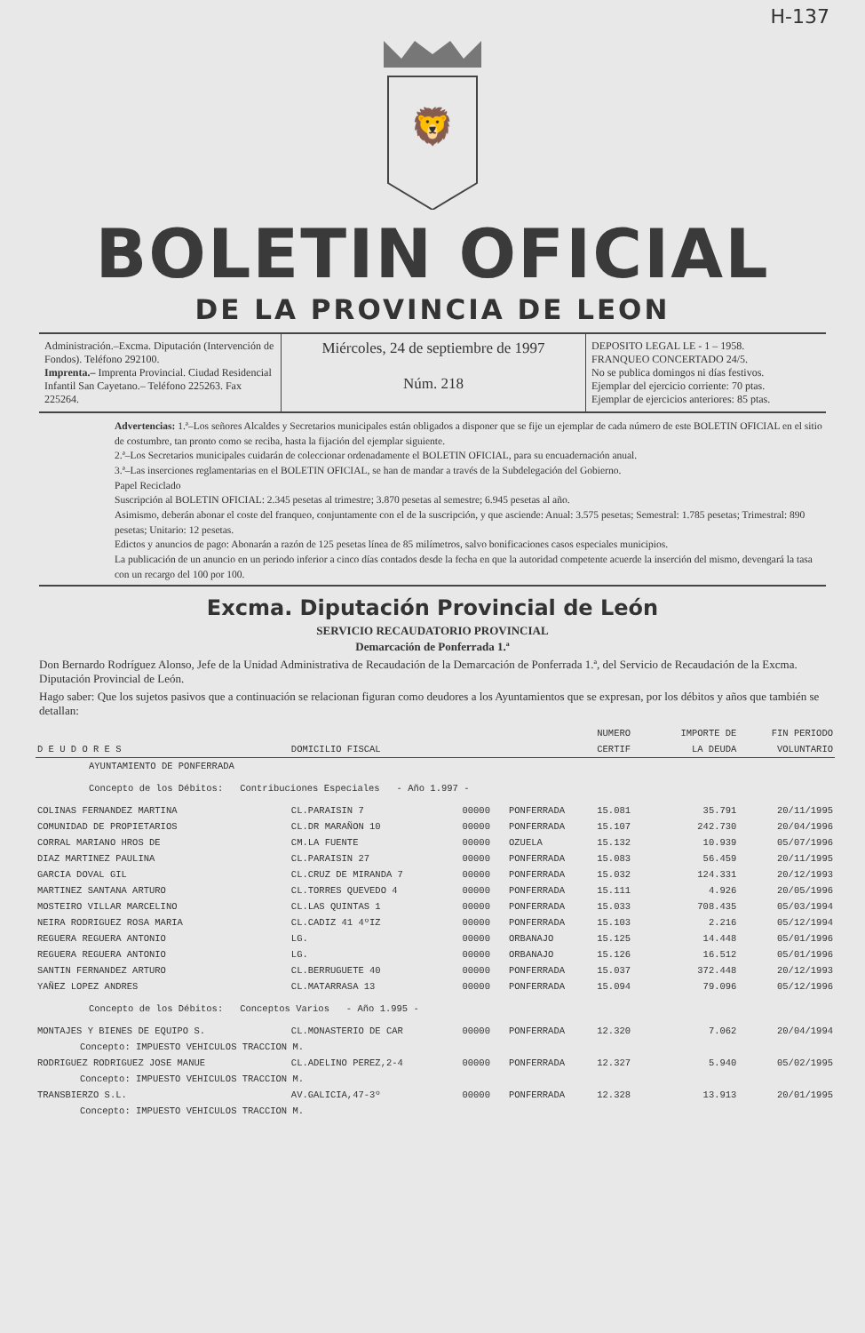H-137
🦁
BOLETIN OFICIAL
DE LA PROVINCIA DE LEON
Administración.–Excma. Diputación (Intervención de Fondos). Teléfono 292100.
Imprenta.– Imprenta Provincial. Ciudad Residencial Infantil San Cayetano.– Teléfono 225263. Fax 225264.
Miércoles, 24 de septiembre de 1997
Núm. 218
DEPOSITO LEGAL LE - 1 – 1958.
FRANQUEO CONCERTADO 24/5.
No se publica domingos ni días festivos.
Ejemplar del ejercicio corriente: 70 ptas.
Ejemplar de ejercicios anteriores: 85 ptas.
Advertencias: 1.ª–Los señores Alcaldes y Secretarios municipales están obligados a disponer que se fije un ejemplar de cada número de este BOLETIN OFICIAL en el sitio de costumbre, tan pronto como se reciba, hasta la fijación del ejemplar siguiente.
2.ª–Los Secretarios municipales cuidarán de coleccionar ordenadamente el BOLETIN OFICIAL, para su encuadernación anual.
3.ª–Las inserciones reglamentarias en el BOLETIN OFICIAL, se han de mandar a través de la Subdelegación del Gobierno.
Papel Reciclado
Suscripción al BOLETIN OFICIAL: 2.345 pesetas al trimestre; 3.870 pesetas al semestre; 6.945 pesetas al año.
Asimismo, deberán abonar el coste del franqueo, conjuntamente con el de la suscripción, y que asciende: Anual: 3.575 pesetas; Semestral: 1.785 pesetas; Trimestral: 890 pesetas; Unitario: 12 pesetas.
Edictos y anuncios de pago: Abonarán a razón de 125 pesetas línea de 85 milímetros, salvo bonificaciones casos especiales municipios.
La publicación de un anuncio en un periodo inferior a cinco días contados desde la fecha en que la autoridad competente acuerde la inserción del mismo, devengará la tasa con un recargo del 100 por 100.
Excma. Diputación Provincial de León
SERVICIO RECAUDATORIO PROVINCIAL
Demarcación de Ponferrada 1.ª
Don Bernardo Rodríguez Alonso, Jefe de la Unidad Administrativa de Recaudación de la Demarcación de Ponferrada 1.ª, del Servicio de Recaudación de la Excma. Diputación Provincial de León.
Hago saber: Que los sujetos pasivos que a continuación se relacionan figuran como deudores a los Ayuntamientos que se expresan, por los débitos y años que también se detallan:
| | | | | NUMERO | IMPORTE DE | FIN PERIODO |
| --- | --- | --- | --- | --- | --- | --- |
| D E U D O R E S | DOMICILIO FISCAL | | | CERTIF | LA DEUDA | VOLUNTARIO |
| AYUNTAMIENTO DE PONFERRADA | | | | | | |
| Concepto de los Débitos: Contribuciones Especiales - Año 1.997 - | | | | | | |
| COLINAS FERNANDEZ MARTINA | CL.PARAISIN 7 | 00000 | PONFERRADA | 15.081 | 35.791 | 20/11/1995 |
| COMUNIDAD DE PROPIETARIOS | CL.DR MARAÑON 10 | 00000 | PONFERRADA | 15.107 | 242.730 | 20/04/1996 |
| CORRAL MARIANO HROS DE | CM.LA FUENTE | 00000 | OZUELA | 15.132 | 10.939 | 05/07/1996 |
| DIAZ MARTINEZ PAULINA | CL.PARAISIN 27 | 00000 | PONFERRADA | 15.083 | 56.459 | 20/11/1995 |
| GARCIA DOVAL GIL | CL.CRUZ DE MIRANDA 7 | 00000 | PONFERRADA | 15.032 | 124.331 | 20/12/1993 |
| MARTINEZ SANTANA ARTURO | CL.TORRES QUEVEDO 4 | 00000 | PONFERRADA | 15.111 | 4.926 | 20/05/1996 |
| MOSTEIRO VILLAR MARCELINO | CL.LAS QUINTAS 1 | 00000 | PONFERRADA | 15.033 | 708.435 | 05/03/1994 |
| NEIRA RODRIGUEZ ROSA MARIA | CL.CADIZ 41 4ºIZ | 00000 | PONFERRADA | 15.103 | 2.216 | 05/12/1994 |
| REGUERA REGUERA ANTONIO | LG. | 00000 | ORBANAJO | 15.125 | 14.448 | 05/01/1996 |
| REGUERA REGUERA ANTONIO | LG. | 00000 | ORBANAJO | 15.126 | 16.512 | 05/01/1996 |
| SANTIN FERNANDEZ ARTURO | CL.BERRUGUETE 40 | 00000 | PONFERRADA | 15.037 | 372.448 | 20/12/1993 |
| YAÑEZ LOPEZ ANDRES | CL.MATARRASA 13 | 00000 | PONFERRADA | 15.094 | 79.096 | 05/12/1996 |
| Concepto de los Débitos: Conceptos Varios - Año 1.995 - | | | | | | |
| MONTAJES Y BIENES DE EQUIPO S. | CL.MONASTERIO DE CAR | 00000 | PONFERRADA | 12.320 | 7.062 | 20/04/1994 |
| Concepto: IMPUESTO VEHICULOS TRACCION M. | | | | | | |
| RODRIGUEZ RODRIGUEZ JOSE MANUE | CL.ADELINO PEREZ,2-4 | 00000 | PONFERRADA | 12.327 | 5.940 | 05/02/1995 |
| Concepto: IMPUESTO VEHICULOS TRACCION M. | | | | | | |
| TRANSBIERZO S.L. | AV.GALICIA,47-3º | 00000 | PONFERRADA | 12.328 | 13.913 | 20/01/1995 |
| Concepto: IMPUESTO VEHICULOS TRACCION M. | | | | | | |